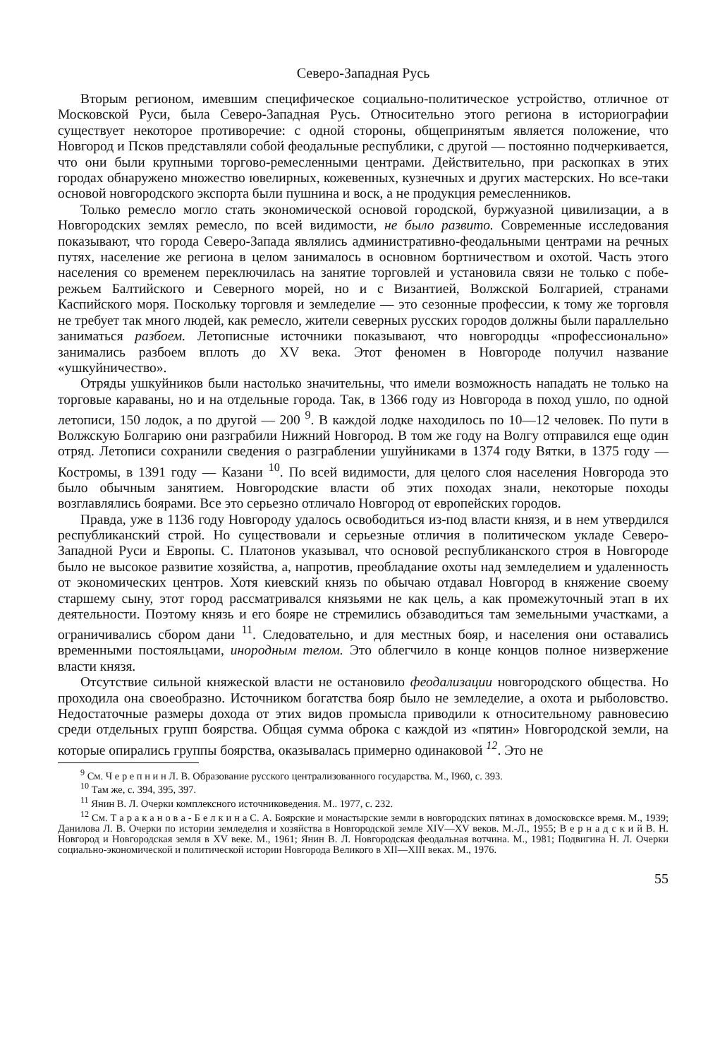Северо-Западная Русь
Вторым регионом, имевшим специфическое социально-политическое устрой­ство, отличное от Московской Руси, была Северо-Западная Русь. Относительно этого региона в историографии существует некоторое противоречие: с одной стороны, общепринятым является положение, что Новгород и Псков представ­ляли собой феодальные республики, с другой — постоянно подчеркивается, что они были крупными торгово-ремесленными центрами. Действительно, при рас­копках в этих городах обнаружено множество ювелирных, кожевенных, кузнеч­ных и других мастерских. Но все-таки основой новгородского экспорта были пушнина и воск, а не продукция ремесленников.
Только ремесло могло стать экономической основой городской, буржуазной цивилизации, а в Новгородских землях ремесло, по всей видимости, не было развито. Современные исследования показывают, что города Северо-Запада являлись административно-феодальными центрами на речных путях, население же региона в целом занималось в основном бортничеством и охотой. Часть этого населения со временем переключилась на занятие торговлей и установила связи не только с побе­режьем Балтийского и Северного морей, но и с Византией, Волжской Болгарией, странами Каспийского моря. Поскольку торговля и земледелие — это сезонные профессии, к тому же торговля не требует так много людей, как ремесло, жители северных русских городов должны были параллельно заниматься разбоем. Летописные источники показывают, что новгородцы «профессионально» занимались разбоем вплоть до XV века. Этот феномен в Новгороде получил название «ушкуйничество».
Отряды ушкуйников были настолько значительны, что имели возможность нападать не только на торговые караваны, но и на отдельные города. Так, в 1366 году из Новгорода в поход ушло, по одной летописи, 150 лодок, а по другой — 200 <sup>9</sup>. В каждой лодке находилось по 10—12 человек. По пути в Волжскую Болгарию они разграбили Нижний Новгород. В том же году на Волгу отправился еще один отряд. Летописи сохранили сведения о разграблении ушуйниками в 1374 году Вятки, в 1375 году — Костромы, в 1391 году — Казани <sup>10</sup>. По всей видимости, для целого слоя населения Новгорода это было обычным занятием. Новгородские власти об этих походах знали, некоторые походы возглавлялись боярами. Все это серьезно отличало Новгород от европейских городов.
Правда, уже в 1136 году Новгороду удалось освободиться из-под власти князя, и в нем утвердился республиканский строй. Но существовали и серьезные отличия в политическом укладе Северо-Западной Руси и Европы. С. Платонов указывал, что основой республиканского строя в Новгороде было не высокое развитие хозяйства, а, напротив, преобладание охоты над земледелием и удаленность от экономических центров. Хотя киевский князь по обычаю отдавал Новгород в княжение своему старшему сыну, этот город рассматривался князьями не как цель, а как промежуточ­ный этап в их деятельности. Поэтому князь и его бояре не стремились обзаводиться там земельными участками, а ограничивались сбором дани <sup>11</sup>. Следовательно, и для местных бояр, и населения они оставались временными постояльцами, инородным телом. Это облегчило в конце концов полное низвержение власти князя.
Отсутствие сильной княжеской власти не остановило феодализации новгород­ского общества. Но проходила она своеобразно. Источником богатства бояр было не земледелие, а охота и рыболовство. Недостаточные размеры дохода от этих видов промысла приводили к относительному равновесию среди отдельных групп боярства. Общая сумма оброка с каждой из «пятин» Новгородской земли, на которые опирались группы боярства, оказывалась примерно одинаковой <sup>12</sup>. Это не
<sup>9</sup> См. Ч е р е п н и н Л. В. Образование русского централизованного государства. М., I960, с. 393.
<sup>10</sup> Там же, с. 394, 395, 397.
<sup>11</sup> Янин В. Л. Очерки комплексного источниковедения. М.. 1977, с. 232.
<sup>12</sup> См. Т а р а к а н о в а - Б е л к и н а С. А. Боярские и монастырские земли в новгородских пятинах в домосковскcе время. М., 1939; Данилова Л. В. Очерки по истории земледелия и хозяйства в Новгородской земле XIV—XV веков. М.-Л., 1955; В е р н а д с к и й В. Н. Новгород и Новгородская земля в XV веке. М., 1961; Янин В. Л. Новгородская феодальная вотчина. М., 1981; Подвигина Н. Л. Очерки социально-экономической и политической истории Новгорода Великого в XII—XIII веках. М., 1976.
55